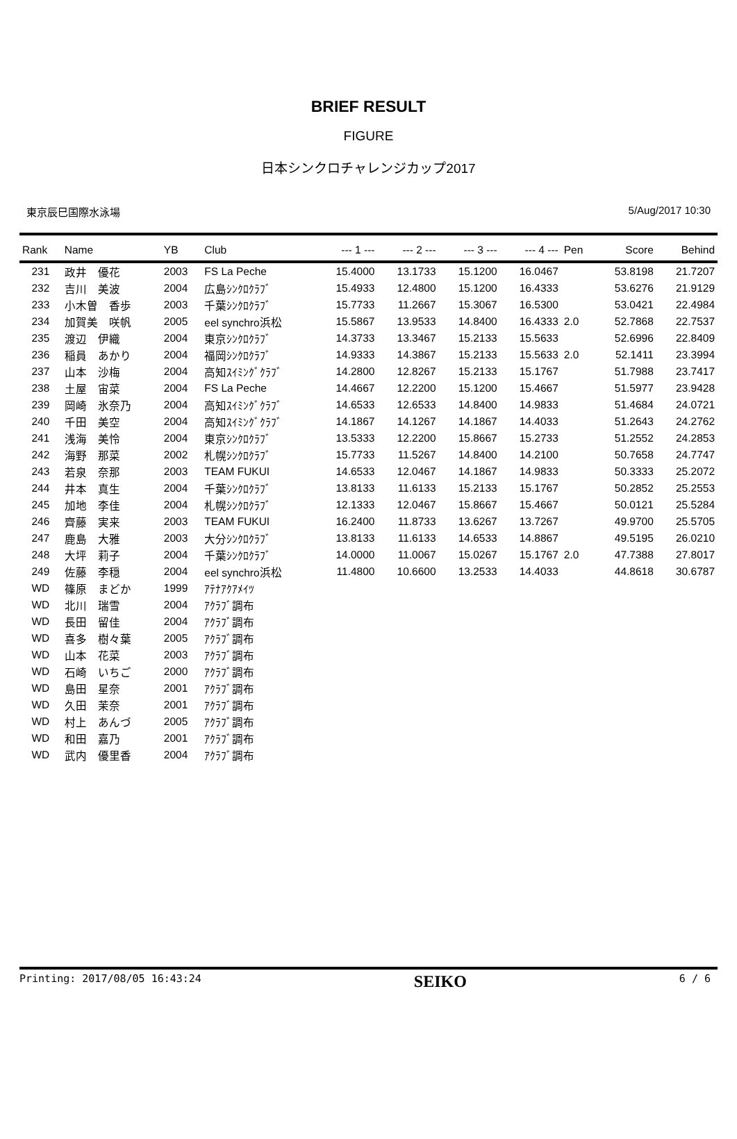BRIEF RESULT
FIGURE
日本シンクロチャレンジカップ2017
東京辰巳国際水泳場 5/Aug/2017 10:30
| Rank | Name | YB | Club | --- 1 --- | --- 2 --- | --- 3 --- | --- 4 --- | Pen | Score | Behind |
| --- | --- | --- | --- | --- | --- | --- | --- | --- | --- | --- |
| 231 | 政井 優花 | 2003 | FS La Peche | 15.4000 | 13.1733 | 15.1200 | 16.0467 | | 53.8198 | 21.7207 |
| 232 | 吉川 美波 | 2004 | 広島ｼﾝｸﾛｸﾗﾌﾞ | 15.4933 | 12.4800 | 15.1200 | 16.4333 | | 53.6276 | 21.9129 |
| 233 | 小木曽 香歩 | 2003 | 千葉ｼﾝｸﾛｸﾗﾌﾞ | 15.7733 | 11.2667 | 15.3067 | 16.5300 | | 53.0421 | 22.4984 |
| 234 | 加賀美 咲帆 | 2005 | eel synchro浜松 | 15.5867 | 13.9533 | 14.8400 | 16.4333 | 2.0 | 52.7868 | 22.7537 |
| 235 | 渡辺 伊織 | 2004 | 東京ｼﾝｸﾛｸﾗﾌﾞ | 14.3733 | 13.3467 | 15.2133 | 15.5633 | | 52.6996 | 22.8409 |
| 236 | 稲員 あかり | 2004 | 福岡ｼﾝｸﾛｸﾗﾌﾞ | 14.9333 | 14.3867 | 15.2133 | 15.5633 | 2.0 | 52.1411 | 23.3994 |
| 237 | 山本 沙梅 | 2004 | 高知ｽｲﾐﾝｸﾞｸﾗﾌﾞ | 14.2800 | 12.8267 | 15.2133 | 15.1767 | | 51.7988 | 23.7417 |
| 238 | 土屋 宙菜 | 2004 | FS La Peche | 14.4667 | 12.2200 | 15.1200 | 15.4667 | | 51.5977 | 23.9428 |
| 239 | 岡崎 氷奈乃 | 2004 | 高知ｽｲﾐﾝｸﾞｸﾗﾌﾞ | 14.6533 | 12.6533 | 14.8400 | 14.9833 | | 51.4684 | 24.0721 |
| 240 | 千田 美空 | 2004 | 高知ｽｲﾐﾝｸﾞｸﾗﾌﾞ | 14.1867 | 14.1267 | 14.1867 | 14.4033 | | 51.2643 | 24.2762 |
| 241 | 浅海 美怜 | 2004 | 東京ｼﾝｸﾛｸﾗﾌﾞ | 13.5333 | 12.2200 | 15.8667 | 15.2733 | | 51.2552 | 24.2853 |
| 242 | 海野 那菜 | 2002 | 札幌ｼﾝｸﾛｸﾗﾌﾞ | 15.7733 | 11.5267 | 14.8400 | 14.2100 | | 50.7658 | 24.7747 |
| 243 | 若泉 奈那 | 2003 | TEAM FUKUI | 14.6533 | 12.0467 | 14.1867 | 14.9833 | | 50.3333 | 25.2072 |
| 244 | 井本 真生 | 2004 | 千葉ｼﾝｸﾛｸﾗﾌﾞ | 13.8133 | 11.6133 | 15.2133 | 15.1767 | | 50.2852 | 25.2553 |
| 245 | 加地 李佳 | 2004 | 札幌ｼﾝｸﾛｸﾗﾌﾞ | 12.1333 | 12.0467 | 15.8667 | 15.4667 | | 50.0121 | 25.5284 |
| 246 | 齊藤 実来 | 2003 | TEAM FUKUI | 16.2400 | 11.8733 | 13.6267 | 13.7267 | | 49.9700 | 25.5705 |
| 247 | 鹿島 大雅 | 2003 | 大分ｼﾝｸﾛｸﾗﾌﾞ | 13.8133 | 11.6133 | 14.6533 | 14.8867 | | 49.5195 | 26.0210 |
| 248 | 大坪 莉子 | 2004 | 千葉ｼﾝｸﾛｸﾗﾌﾞ | 14.0000 | 11.0067 | 15.0267 | 15.1767 | 2.0 | 47.7388 | 27.8017 |
| 249 | 佐藤 李穏 | 2004 | eel synchro浜松 | 11.4800 | 10.6600 | 13.2533 | 14.4033 | | 44.8618 | 30.6787 |
| WD | 篠原 まどか | 1999 | ｱﾃﾅｱｸｱﾒｲﾂ | | | | | | | |
| WD | 北川 瑞雪 | 2004 | ｱｸﾗﾌﾞ調布 | | | | | | | |
| WD | 長田 留佳 | 2004 | ｱｸﾗﾌﾞ調布 | | | | | | | |
| WD | 喜多 樹々葉 | 2005 | ｱｸﾗﾌﾞ調布 | | | | | | | |
| WD | 山本 花菜 | 2003 | ｱｸﾗﾌﾞ調布 | | | | | | | |
| WD | 石崎 いちご | 2000 | ｱｸﾗﾌﾞ調布 | | | | | | | |
| WD | 島田 星奈 | 2001 | ｱｸﾗﾌﾞ調布 | | | | | | | |
| WD | 久田 茉奈 | 2001 | ｱｸﾗﾌﾞ調布 | | | | | | | |
| WD | 村上 あんづ | 2005 | ｱｸﾗﾌﾞ調布 | | | | | | | |
| WD | 和田 嘉乃 | 2001 | ｱｸﾗﾌﾞ調布 | | | | | | | |
| WD | 武内 優里香 | 2004 | ｱｸﾗﾌﾞ調布 | | | | | | | |
Printing: 2017/08/05 16:43:24 SEIKO 6 / 6